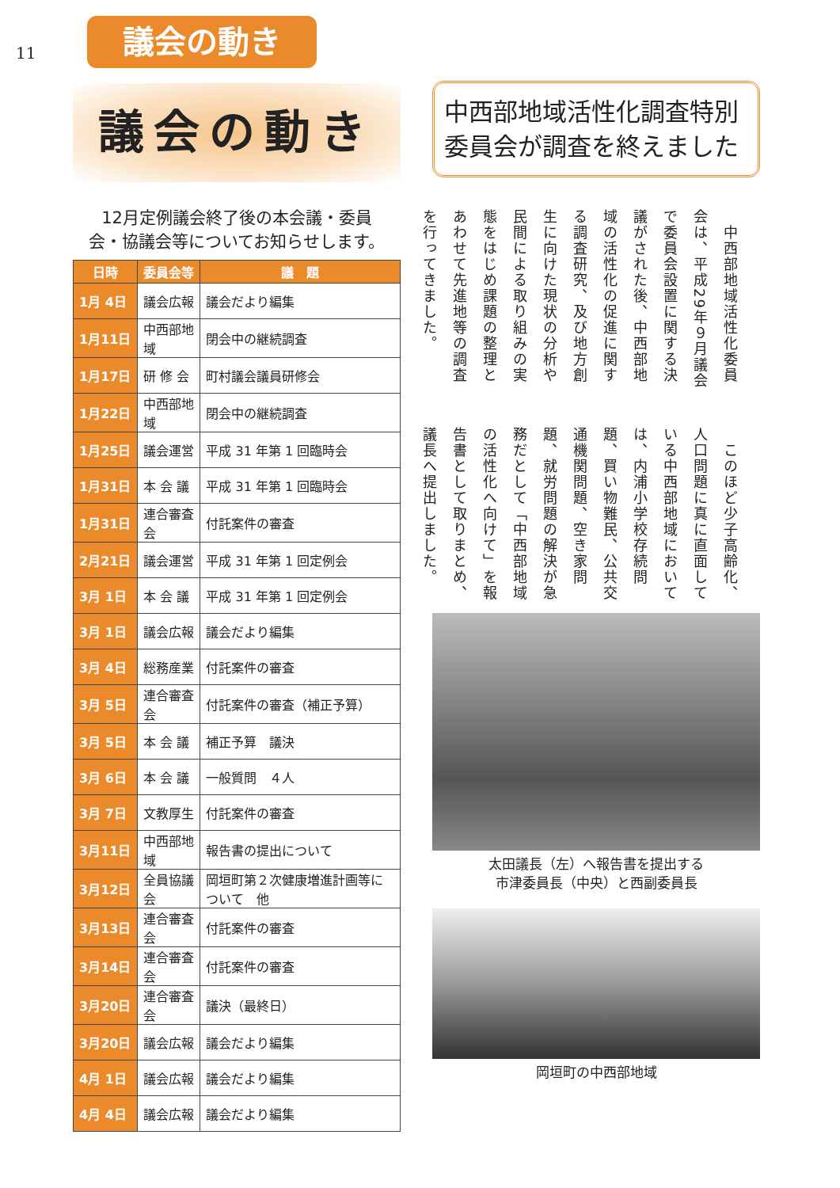11 議会の動き
議会の動き
12月定例議会終了後の本会議・委員
会・協議会等についてお知らせします。
| 日時 | 委員会等 | 議 題 |
| --- | --- | --- |
| 1月 4日 | 議会広報 | 議会だより編集 |
| 1月11日 | 中西部地域 | 閉会中の継続調査 |
| 1月17日 | 研 修 会 | 町村議会議員研修会 |
| 1月22日 | 中西部地域 | 閉会中の継続調査 |
| 1月25日 | 議会運営 | 平成 31 年第 1 回臨時会 |
| 1月31日 | 本 会 議 | 平成 31 年第 1 回臨時会 |
| 1月31日 | 連合審査会 | 付託案件の審査 |
| 2月21日 | 議会運営 | 平成 31 年第 1 回定例会 |
| 3月 1日 | 本 会 議 | 平成 31 年第 1 回定例会 |
| 3月 1日 | 議会広報 | 議会だより編集 |
| 3月 4日 | 総務産業 | 付託案件の審査 |
| 3月 5日 | 連合審査会 | 付託案件の審査（補正予算） |
| 3月 5日 | 本 会 議 | 補正予算 議決 |
| 3月 6日 | 本 会 議 | 一般質問 ４人 |
| 3月 7日 | 文教厚生 | 付託案件の審査 |
| 3月11日 | 中西部地域 | 報告書の提出について |
| 3月12日 | 全員協議会 | 岡垣町第２次健康増進計画等について 他 |
| 3月13日 | 連合審査会 | 付託案件の審査 |
| 3月14日 | 連合審査会 | 付託案件の審査 |
| 3月20日 | 連合審査会 | 議決（最終日） |
| 3月20日 | 議会広報 | 議会だより編集 |
| 4月 1日 | 議会広報 | 議会だより編集 |
| 4月 4日 | 議会広報 | 議会だより編集 |
中西部地域活性化調査特別委員会が調査を終えました
　中西部地域活性化委員会は、平成29年９月議会で委員会設置に関する決議がされた後、中西部地域の活性化の促進に関する調査研究、及び地方創生に向けた現状の分析や民間による取り組みの実態をはじめ課題の整理とあわせて先進地等の調査を行ってきました。
　このほど少子高齢化、人口問題に真に直面している中西部地域においては、内浦小学校存続問題、買い物難民、公共交通機関問題、空き家問題、就労問題の解決が急務だとして「中西部地域の活性化へ向けて」を報告書として取りまとめ、議長へ提出しました。
太田議長（左）へ報告書を提出する
市津委員長（中央）と西副委員長
岡垣町の中西部地域